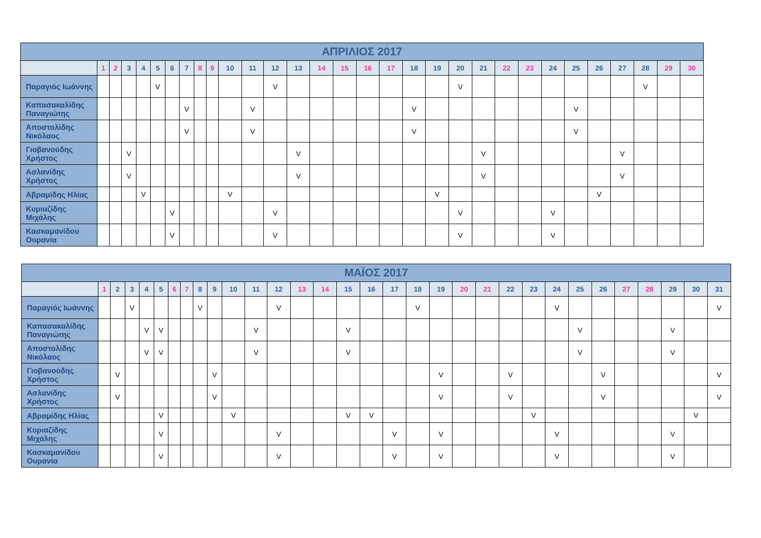| ΑΠΡΙΛΙΟΣ 2017 | | | | | | | | | | | | | | | | | | | | | | | | | | | | | | |
| | 1 | 2 | 3 | 4 | 5 | 6 | 7 | 8 | 9 | 10 | 11 | 12 | 13 | 14 | 15 | 16 | 17 | 18 | 19 | 20 | 21 | 22 | 23 | 24 | 25 | 26 | 27 | 28 | 29 | 30 |
| Παραγιός Ιωάννης | | | | | V | | | | | | | V | | | | | | | | V | | | | | | | | V | | |
| Καπασακαλίδης Παναγιώτης | | | | | | | V | | | | V | | | | | | | V | | | | | | | V | | | | | |
| Αποστολίδης Νικόλαος | | | | | | | V | | | | V | | | | | | | V | | | | | | | V | | | | | |
| Γιοβανούδης Χρήστος | | | V | | | | | | | | | | V | | | | | | | | V | | | | | | V | | | |
| Ασλανίδης Χρήστος | | | V | | | | | | | | | | V | | | | | | | | V | | | | | | V | | | |
| Αβραμίδης Ηλίας | | | | V | | | | | | V | | | | | | | | | V | | | | | | | V | | | | |
| Κυριαζίδης Μιχάλης | | | | | | V | | | | | | V | | | | | | | | V | | | | V | | | | | | |
| Κασκαμανίδου Ουρανία | | | | | | V | | | | | | V | | | | | | | | V | | | | V | | | | | | |
| ΜΑΪΟΣ 2017 | | | | | | | | | | | | | | | | | | | | | | | | | | | | | | | |
| | 1 | 2 | 3 | 4 | 5 | 6 | 7 | 8 | 9 | 10 | 11 | 12 | 13 | 14 | 15 | 16 | 17 | 18 | 19 | 20 | 21 | 22 | 23 | 24 | 25 | 26 | 27 | 28 | 29 | 30 | 31 |
| Παραγιός Ιωάννης | | | V | | | | | V | | | | V | | | | | | V | | | | | | V | | | | | | | V |
| Καπασακαλίδης Παναγιώτης | | | | V | V | | | | | | V | | | | V | | | | | | | | | | V | | | | V | | |
| Αποστολίδης Νικόλαος | | | | V | V | | | | | | V | | | | V | | | | | | | | | | V | | | | V | | |
| Γιοβανούδης Χρήστος | | V | | | | | | | V | | | | | | | | | | V | | | V | | | | V | | | | | V |
| Ασλανίδης Χρήστος | | V | | | | | | | V | | | | | | | | | | V | | | V | | | | V | | | | | V |
| Αβραμίδης Ηλίας | | | | | V | | | | | V | | | | | V | V | | | | | | | V | | | | | | | V | |
| Κυριαζίδης Μιχάλης | | | | | V | | | | | | | V | | | | | V | | V | | | | | V | | | | | V | | |
| Κασκαμανίδου Ουρανία | | | | | V | | | | | | | V | | | | | V | | V | | | | | V | | | | | V | | |